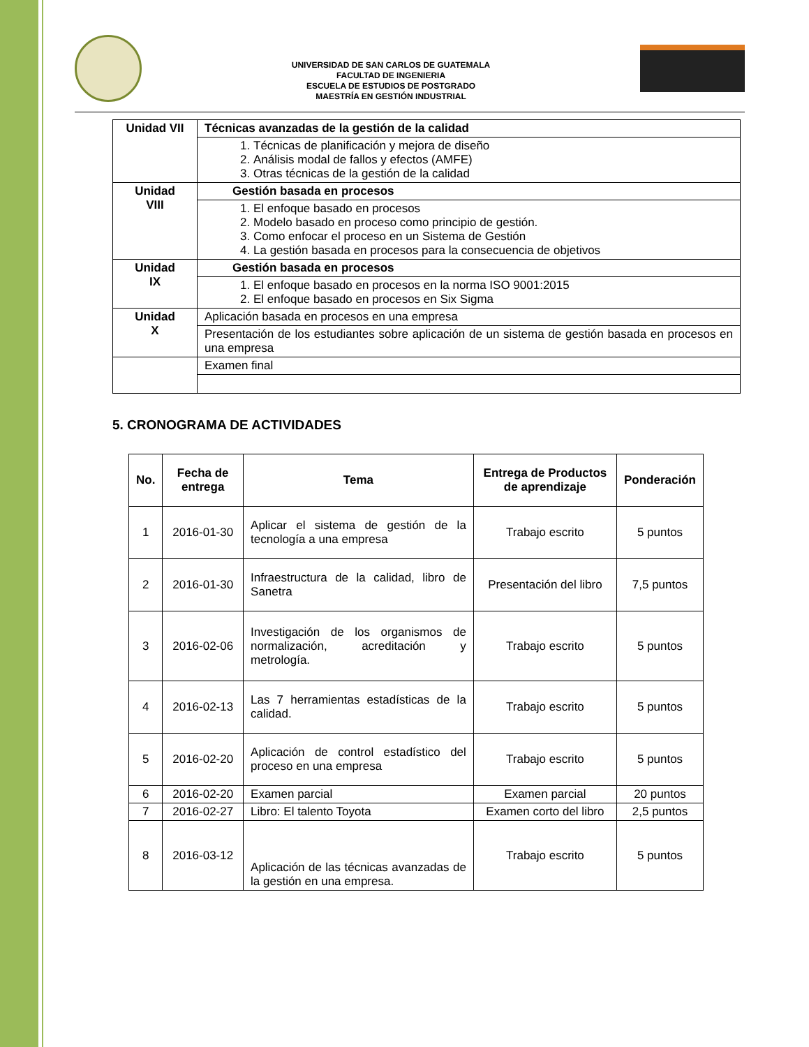UNIVERSIDAD DE SAN CARLOS DE GUATEMALA
FACULTAD DE INGENIERIA
ESCUELA DE ESTUDIOS DE POSTGRADO
MAESTRÍA EN GESTIÓN INDUSTRIAL
| Unidad VII | Técnicas avanzadas de la gestión de la calidad |
| | 1. Técnicas de planificación y mejora de diseño 2. Análisis modal de fallos y efectos (AMFE) 3. Otras técnicas de la gestión de la calidad |
| Unidad VIII | Gestión basada en procesos |
| | 1. El enfoque basado en procesos 2. Modelo basado en proceso como principio de gestión. 3. Como enfocar el proceso en un Sistema de Gestión 4. La gestión basada en procesos para la consecuencia de objetivos |
| Unidad IX | Gestión basada en procesos |
| | 1. El enfoque basado en procesos en la norma ISO 9001:2015 2. El enfoque basado en procesos en Six Sigma |
| Unidad X | Aplicación basada en procesos en una empresa |
| | Presentación de los estudiantes sobre aplicación de un sistema de gestión basada en procesos en una empresa |
| | Examen final |
5. CRONOGRAMA DE ACTIVIDADES
| No. | Fecha de entrega | Tema | Entrega de Productos de aprendizaje | Ponderación |
| --- | --- | --- | --- | --- |
| 1 | 2016-01-30 | Aplicar el sistema de gestión de la tecnología a una empresa | Trabajo escrito | 5 puntos |
| 2 | 2016-01-30 | Infraestructura de la calidad, libro de Sanetra | Presentación del libro | 7,5 puntos |
| 3 | 2016-02-06 | Investigación de los organismos de normalización, acreditación y metrología. | Trabajo escrito | 5 puntos |
| 4 | 2016-02-13 | Las 7 herramientas estadísticas de la calidad. | Trabajo escrito | 5 puntos |
| 5 | 2016-02-20 | Aplicación de control estadístico del proceso en una empresa | Trabajo escrito | 5 puntos |
| 6 | 2016-02-20 | Examen parcial | Examen parcial | 20 puntos |
| 7 | 2016-02-27 | Libro: El talento Toyota | Examen corto del libro | 2,5 puntos |
| 8 | 2016-03-12 | Aplicación de las técnicas avanzadas de la gestión en una empresa. | Trabajo escrito | 5 puntos |